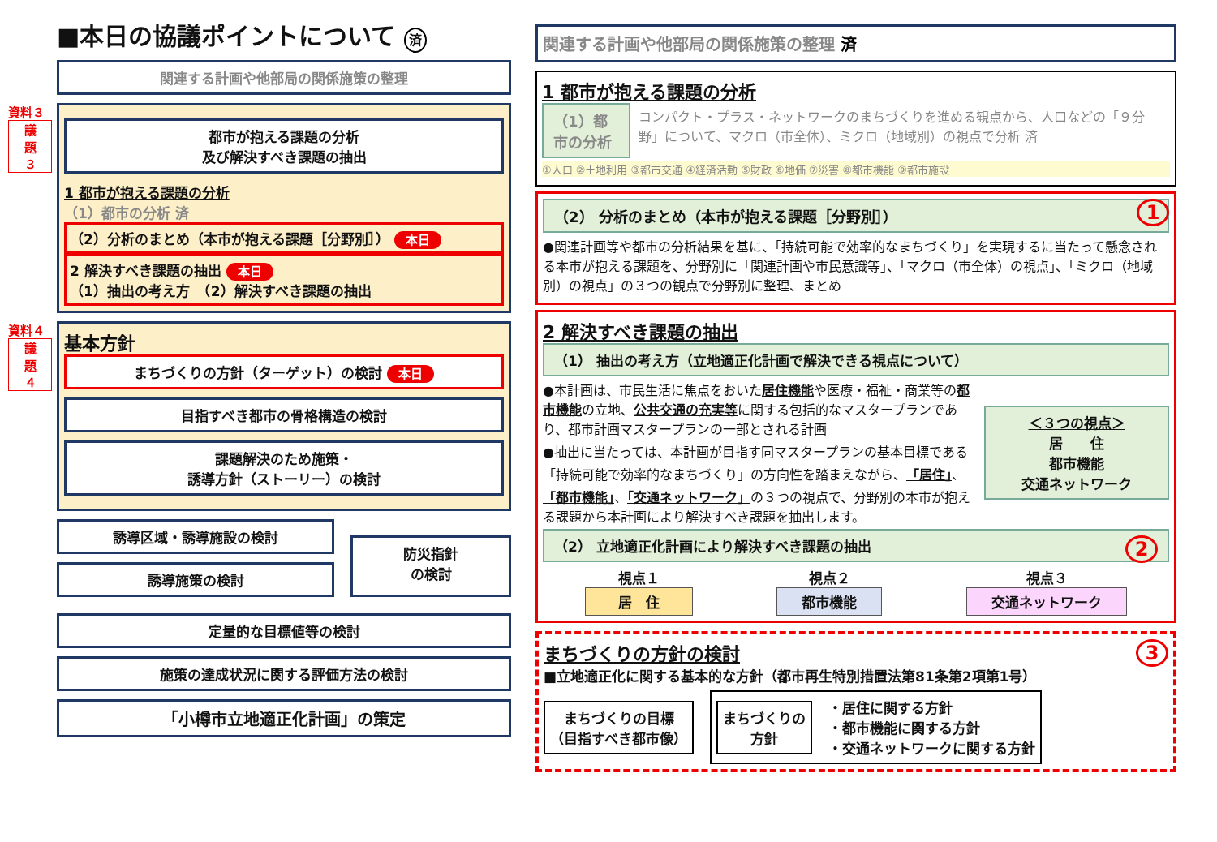■本日の協議ポイントについて 済
関連する計画や他部局の関係施策の整理
資料３
議
題
３
都市が抱える課題の分析
及び解決すべき課題の抽出
1 都市が抱える課題の分析
（1）都市の分析 済
（2）分析のまとめ（本市が抱える課題［分野別］） 本日
2 解決すべき課題の抽出 本日
（1）抽出の考え方　（2）解決すべき課題の抽出
資料４
議
題
４
基本方針
まちづくりの方針（ターゲット）の検討 本日
目指すべき都市の骨格構造の検討
課題解決のため施策・
誘導方針（ストーリー）の検討
誘導区域・誘導施設の検討
誘導施策の検討
防災指針
の検討
定量的な目標値等の検討
施策の達成状況に関する評価方法の検討
「小樽市立地適正化計画」の策定
関連する計画や他部局の関係施策の整理 済
1 都市が抱える課題の分析
（1）都市の分析 コンパクト・プラス・ネットワークのまちづくりを進める観点から、人口などの「９分野」について、マクロ（市全体）、ミクロ（地域別）の視点で分析 済
①人口 ②土地利用 ③都市交通 ④経済活動 ⑤財政 ⑥地価 ⑦災害 ⑧都市機能 ⑨都市施設
1
（2） 分析のまとめ（本市が抱える課題［分野別］）
●関連計画等や都市の分析結果を基に、「持続可能で効率的なまちづくり」を実現するに当たって懸念される本市が抱える課題を、分野別に「関連計画や市民意識等」、「マクロ（市全体）の視点」、「ミクロ（地域別）の視点」の３つの観点で分野別に整理、まとめ
2 解決すべき課題の抽出
（1） 抽出の考え方（立地適正化計画で解決できる視点について）
●本計画は、市民生活に焦点をおいた居住機能や医療・福祉・商業等の都市機能の立地、公共交通の充実等に関する包括的なマスタープランであり、都市計画マスタープランの一部とされる計画
●抽出に当たっては、本計画が目指す同マスタープランの基本目標である「持続可能で効率的なまちづくり」の方向性を踏まえながら、「居住」、「都市機能」、「交通ネットワーク」の３つの視点で、分野別の本市が抱える課題から本計画により解決すべき課題を抽出します。
＜３つの視点＞
居　　住
都市機能
交通ネットワーク
2 （2） 立地適正化計画により解決すべき課題の抽出
視点１
居　住
視点２
都市機能
視点３
交通ネットワーク
3
まちづくりの方針の検討
■立地適正化に関する基本的な方針（都市再生特別措置法第81条第2項第1号）
まちづくりの目標
（目指すべき都市像）
まちづくりの
方針
・居住に関する方針
・都市機能に関する方針
・交通ネットワークに関する方針